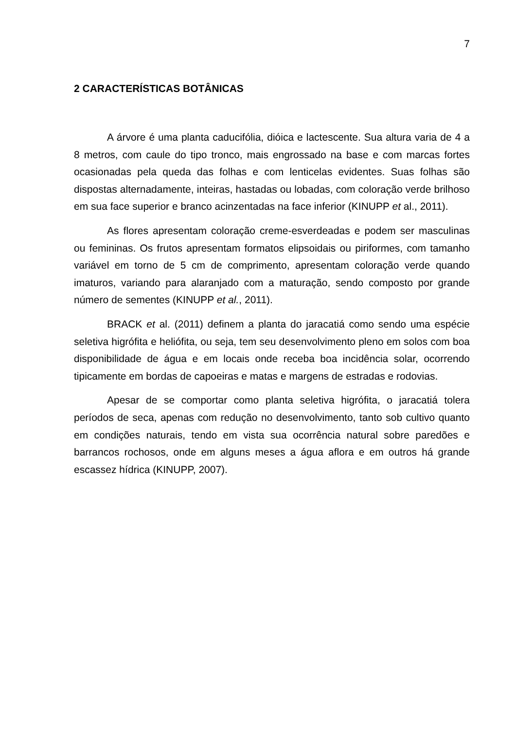7
2 CARACTERÍSTICAS BOTÂNICAS
A árvore é uma planta caducifólia, dióica e lactescente. Sua altura varia de 4 a 8 metros, com caule do tipo tronco, mais engrossado na base e com marcas fortes ocasionadas pela queda das folhas e com lenticelas evidentes. Suas folhas são dispostas alternadamente, inteiras, hastadas ou lobadas, com coloração verde brilhoso em sua face superior e branco acinzentadas na face inferior (KINUPP et al., 2011).
As flores apresentam coloração creme-esverdeadas e podem ser masculinas ou femininas. Os frutos apresentam formatos elipsoidais ou piriformes, com tamanho variável em torno de 5 cm de comprimento, apresentam coloração verde quando imaturos, variando para alaranjado com a maturação, sendo composto por grande número de sementes (KINUPP et al., 2011).
BRACK et al. (2011) definem a planta do jaracatiá como sendo uma espécie seletiva higrófita e heliófita, ou seja, tem seu desenvolvimento pleno em solos com boa disponibilidade de água e em locais onde receba boa incidência solar, ocorrendo tipicamente em bordas de capoeiras e matas e margens de estradas e rodovias.
Apesar de se comportar como planta seletiva higrófita, o jaracatiá tolera períodos de seca, apenas com redução no desenvolvimento, tanto sob cultivo quanto em condições naturais, tendo em vista sua ocorrência natural sobre paredões e barrancos rochosos, onde em alguns meses a água aflora e em outros há grande escassez hídrica (KINUPP, 2007).